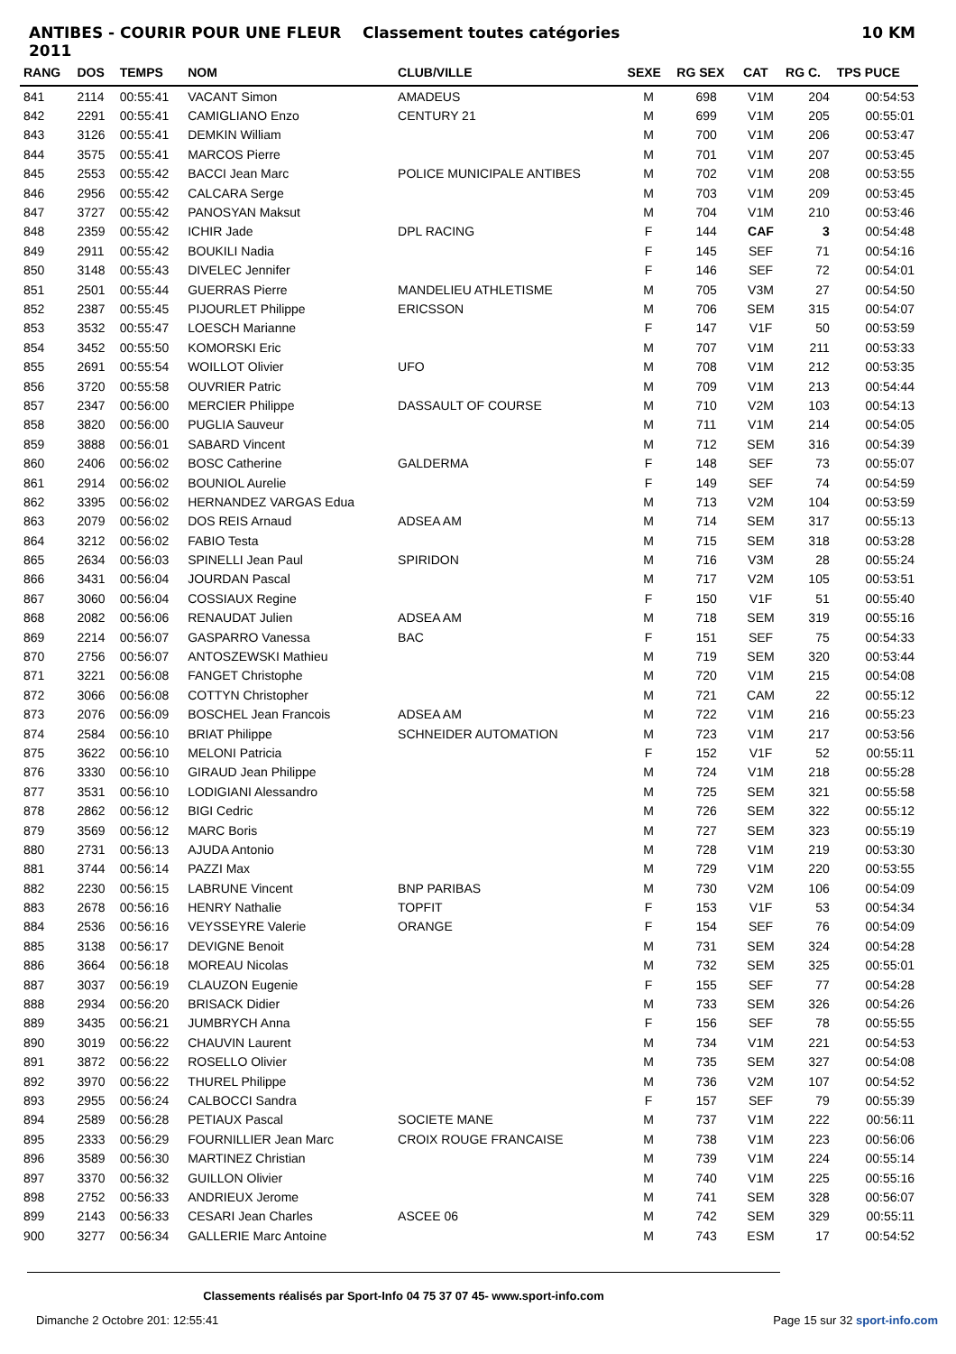ANTIBES - COURIR POUR UNE FLEUR 2011 Classement toutes catégories 10 KM
| RANG | DOS | TEMPS | NOM | CLUB/VILLE | SEXE | RG SEX | CAT | RG C. | TPS PUCE |
| --- | --- | --- | --- | --- | --- | --- | --- | --- | --- |
| 841 | 2114 | 00:55:41 | VACANT Simon | AMADEUS | M | 698 | V1M | 204 | 00:54:53 |
| 842 | 2291 | 00:55:41 | CAMIGLIANO Enzo | CENTURY 21 | M | 699 | V1M | 205 | 00:55:01 |
| 843 | 3126 | 00:55:41 | DEMKIN William | | M | 700 | V1M | 206 | 00:53:47 |
| 844 | 3575 | 00:55:41 | MARCOS Pierre | | M | 701 | V1M | 207 | 00:53:45 |
| 845 | 2553 | 00:55:42 | BACCI Jean Marc | POLICE MUNICIPALE ANTIBES | M | 702 | V1M | 208 | 00:53:55 |
| 846 | 2956 | 00:55:42 | CALCARA Serge | | M | 703 | V1M | 209 | 00:53:45 |
| 847 | 3727 | 00:55:42 | PANOSYAN Maksut | | M | 704 | V1M | 210 | 00:53:46 |
| 848 | 2359 | 00:55:42 | ICHIR Jade | DPL RACING | F | 144 | CAF | 3 | 00:54:48 |
| 849 | 2911 | 00:55:42 | BOUKILI Nadia | | F | 145 | SEF | 71 | 00:54:16 |
| 850 | 3148 | 00:55:43 | DIVELEC Jennifer | | F | 146 | SEF | 72 | 00:54:01 |
| 851 | 2501 | 00:55:44 | GUERRAS Pierre | MANDELIEU ATHLETISME | M | 705 | V3M | 27 | 00:54:50 |
| 852 | 2387 | 00:55:45 | PIJOURLET Philippe | ERICSSON | M | 706 | SEM | 315 | 00:54:07 |
| 853 | 3532 | 00:55:47 | LOESCH Marianne | | F | 147 | V1F | 50 | 00:53:59 |
| 854 | 3452 | 00:55:50 | KOMORSKI Eric | | M | 707 | V1M | 211 | 00:53:33 |
| 855 | 2691 | 00:55:54 | WOILLOT Olivier | UFO | M | 708 | V1M | 212 | 00:53:35 |
| 856 | 3720 | 00:55:58 | OUVRIER Patric | | M | 709 | V1M | 213 | 00:54:44 |
| 857 | 2347 | 00:56:00 | MERCIER Philippe | DASSAULT OF COURSE | M | 710 | V2M | 103 | 00:54:13 |
| 858 | 3820 | 00:56:00 | PUGLIA Sauveur | | M | 711 | V1M | 214 | 00:54:05 |
| 859 | 3888 | 00:56:01 | SABARD Vincent | | M | 712 | SEM | 316 | 00:54:39 |
| 860 | 2406 | 00:56:02 | BOSC Catherine | GALDERMA | F | 148 | SEF | 73 | 00:55:07 |
| 861 | 2914 | 00:56:02 | BOUNIOL Aurelie | | F | 149 | SEF | 74 | 00:54:59 |
| 862 | 3395 | 00:56:02 | HERNANDEZ VARGAS Edua | | M | 713 | V2M | 104 | 00:53:59 |
| 863 | 2079 | 00:56:02 | DOS REIS Arnaud | ADSEA AM | M | 714 | SEM | 317 | 00:55:13 |
| 864 | 3212 | 00:56:02 | FABIO Testa | | M | 715 | SEM | 318 | 00:53:28 |
| 865 | 2634 | 00:56:03 | SPINELLI Jean Paul | SPIRIDON | M | 716 | V3M | 28 | 00:55:24 |
| 866 | 3431 | 00:56:04 | JOURDAN Pascal | | M | 717 | V2M | 105 | 00:53:51 |
| 867 | 3060 | 00:56:04 | COSSIAUX Regine | | F | 150 | V1F | 51 | 00:55:40 |
| 868 | 2082 | 00:56:06 | RENAUDAT Julien | ADSEA AM | M | 718 | SEM | 319 | 00:55:16 |
| 869 | 2214 | 00:56:07 | GASPARRO Vanessa | BAC | F | 151 | SEF | 75 | 00:54:33 |
| 870 | 2756 | 00:56:07 | ANTOSZEWSKI Mathieu | | M | 719 | SEM | 320 | 00:53:44 |
| 871 | 3221 | 00:56:08 | FANGET Christophe | | M | 720 | V1M | 215 | 00:54:08 |
| 872 | 3066 | 00:56:08 | COTTYN Christopher | | M | 721 | CAM | 22 | 00:55:12 |
| 873 | 2076 | 00:56:09 | BOSCHEL Jean Francois | ADSEA AM | M | 722 | V1M | 216 | 00:55:23 |
| 874 | 2584 | 00:56:10 | BRIAT Philippe | SCHNEIDER AUTOMATION | M | 723 | V1M | 217 | 00:53:56 |
| 875 | 3622 | 00:56:10 | MELONI Patricia | | F | 152 | V1F | 52 | 00:55:11 |
| 876 | 3330 | 00:56:10 | GIRAUD Jean Philippe | | M | 724 | V1M | 218 | 00:55:28 |
| 877 | 3531 | 00:56:10 | LODIGIANI Alessandro | | M | 725 | SEM | 321 | 00:55:58 |
| 878 | 2862 | 00:56:12 | BIGI Cedric | | M | 726 | SEM | 322 | 00:55:12 |
| 879 | 3569 | 00:56:12 | MARC Boris | | M | 727 | SEM | 323 | 00:55:19 |
| 880 | 2731 | 00:56:13 | AJUDA Antonio | | M | 728 | V1M | 219 | 00:53:30 |
| 881 | 3744 | 00:56:14 | PAZZI Max | | M | 729 | V1M | 220 | 00:53:55 |
| 882 | 2230 | 00:56:15 | LABRUNE Vincent | BNP PARIBAS | M | 730 | V2M | 106 | 00:54:09 |
| 883 | 2678 | 00:56:16 | HENRY Nathalie | TOPFIT | F | 153 | V1F | 53 | 00:54:34 |
| 884 | 2536 | 00:56:16 | VEYSSEYRE Valerie | ORANGE | F | 154 | SEF | 76 | 00:54:09 |
| 885 | 3138 | 00:56:17 | DEVIGNE Benoit | | M | 731 | SEM | 324 | 00:54:28 |
| 886 | 3664 | 00:56:18 | MOREAU Nicolas | | M | 732 | SEM | 325 | 00:55:01 |
| 887 | 3037 | 00:56:19 | CLAUZON Eugenie | | F | 155 | SEF | 77 | 00:54:28 |
| 888 | 2934 | 00:56:20 | BRISACK Didier | | M | 733 | SEM | 326 | 00:54:26 |
| 889 | 3435 | 00:56:21 | JUMBRYCH Anna | | F | 156 | SEF | 78 | 00:55:55 |
| 890 | 3019 | 00:56:22 | CHAUVIN Laurent | | M | 734 | V1M | 221 | 00:54:53 |
| 891 | 3872 | 00:56:22 | ROSELLO Olivier | | M | 735 | SEM | 327 | 00:54:08 |
| 892 | 3970 | 00:56:22 | THUREL Philippe | | M | 736 | V2M | 107 | 00:54:52 |
| 893 | 2955 | 00:56:24 | CALBOCCI Sandra | | F | 157 | SEF | 79 | 00:55:39 |
| 894 | 2589 | 00:56:28 | PETIAUX Pascal | SOCIETE MANE | M | 737 | V1M | 222 | 00:56:11 |
| 895 | 2333 | 00:56:29 | FOURNILLIER Jean Marc | CROIX ROUGE FRANCAISE | M | 738 | V1M | 223 | 00:56:06 |
| 896 | 3589 | 00:56:30 | MARTINEZ Christian | | M | 739 | V1M | 224 | 00:55:14 |
| 897 | 3370 | 00:56:32 | GUILLON Olivier | | M | 740 | V1M | 225 | 00:55:16 |
| 898 | 2752 | 00:56:33 | ANDRIEUX Jerome | | M | 741 | SEM | 328 | 00:56:07 |
| 899 | 2143 | 00:56:33 | CESARI Jean Charles | ASCEE 06 | M | 742 | SEM | 329 | 00:55:11 |
| 900 | 3277 | 00:56:34 | GALLERIE Marc Antoine | | M | 743 | ESM | 17 | 00:54:52 |
Classements réalisés par Sport-Info 04 75 37 07 45- www.sport-info.com
Dimanche 2 Octobre 201: 12:55:41 Page 15 sur 32 sport-info.com